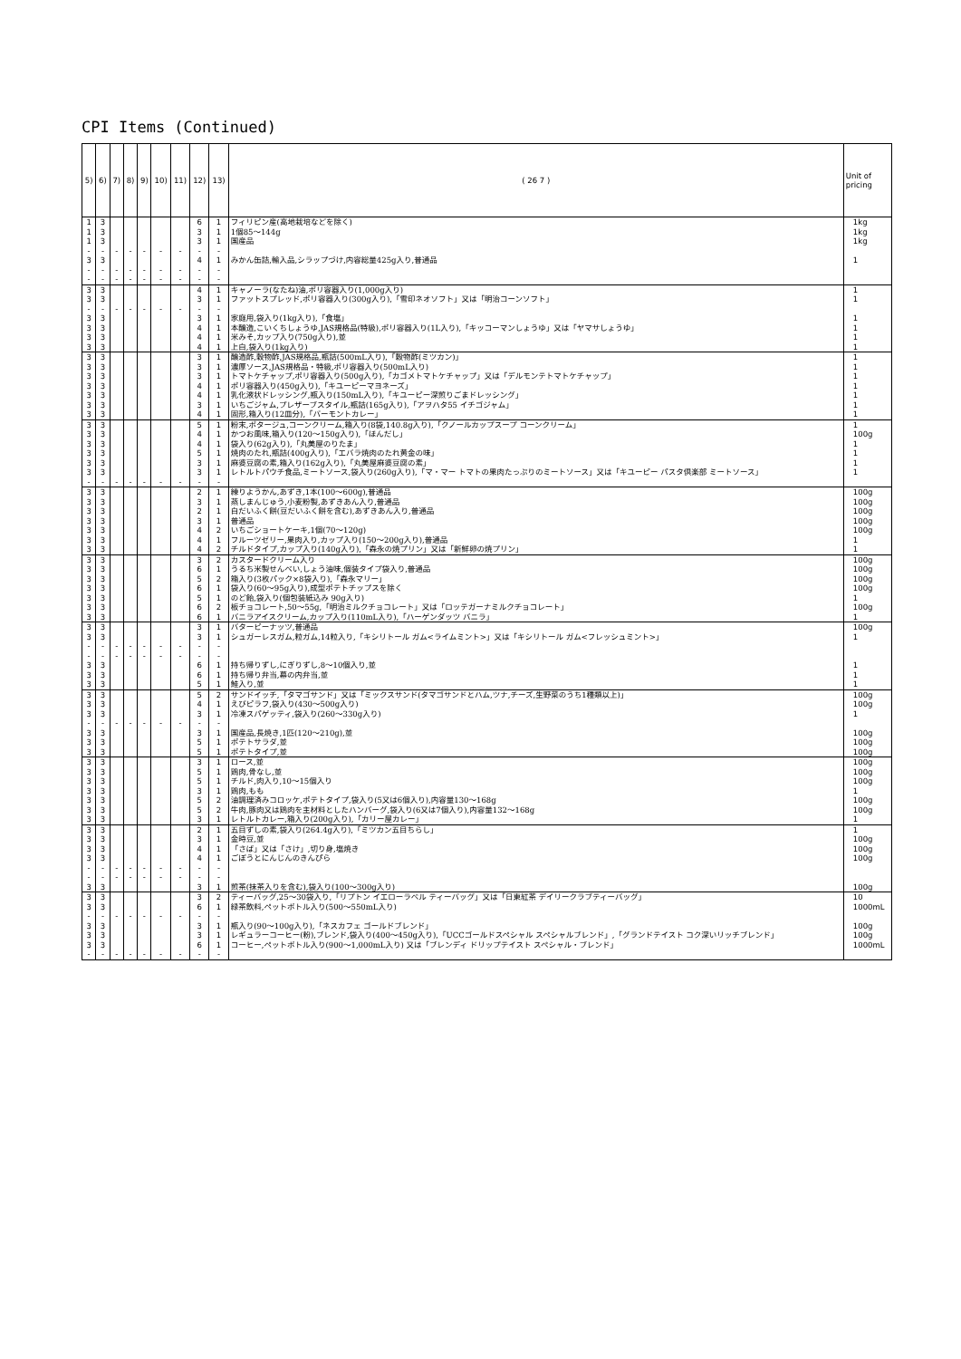CPI Items (Continued)
| 5) | 6) | 7) | 8) | 9) | 10) | 11) | 12) | 13) | ( 26 7 ) | Unit of pricing |
| --- | --- | --- | --- | --- | --- | --- | --- | --- | --- | --- |
| 1 | 3 | | | | | | 6 | 1 | フィリピン産(高地栽培などを除く) | 1kg |
| 1 | 3 | | | | | | 3 | 1 | 1個85～144g | 1kg |
| 1 | 3 | | | | | | 3 | 1 | 国産品 | 1kg |
| - | - | - | - | - | - | - | - | - | | |
| 3 | 3 | | | | | | 4 | 1 | みかん缶詰,輸入品,シラップづけ,内容総量425g入り,普通品 | 1 |
| - | - | - | - | - | - | - | - | - | | |
| - | - | - | - | - | - | - | - | - | | |
| 3 | 3 | | | | | | 4 | 1 | キャノーラ(なたね)油,ポリ容器入り(1,000g入り) | 1 |
| 3 | 3 | | | | | | 3 | 1 | ファットスプレッド,ポリ容器入り(300g入り),「雪印ネオソフト」又は「明治コーンソフト」 | 1 |
| - | - | - | - | - | - | - | - | - | | |
| 3 | 3 | | | | | | 3 | 1 | 家庭用,袋入り(1kg入り),「食塩」 | 1 |
| 3 | 3 | | | | | | 4 | 1 | 本醸造,こいくちしょうゆ,JAS規格品(特級),ポリ容器入り(1L入り),「キッコーマンしょうゆ」又は「ヤマサしょうゆ」 | 1 |
| 3 | 3 | | | | | | 4 | 1 | 米みそ,カップ入り(750g入り),並 | 1 |
| 3 | 3 | | | | | | 4 | 1 | 上白,袋入り(1kg入り) | 1 |
| 3 | 3 | | | | | | 3 | 1 | 醸造酢,穀物酢,JAS規格品,瓶詰(500mL入り),「穀物酢(ミツカン)」 | 1 |
| 3 | 3 | | | | | | 3 | 1 | 濃厚ソース,JAS規格品・特級,ポリ容器入り(500mL入り) | 1 |
| 3 | 3 | | | | | | 3 | 1 | トマトケチャップ,ポリ容器入り(500g入り),「カゴメトマトケチャップ」又は「デルモンテトマトケチャップ」 | 1 |
| 3 | 3 | | | | | | 4 | 1 | ポリ容器入り(450g入り),「キユーピーマヨネーズ」 | 1 |
| 3 | 3 | | | | | | 4 | 1 | 乳化液状ドレッシング,瓶入り(150mL入り),「キユーピー深煎りごまドレッシング」 | 1 |
| 3 | 3 | | | | | | 3 | 1 | いちごジャム,プレザーブスタイル,瓶詰(165g入り),「アヲハタ55 イチゴジャム」 | 1 |
| 3 | 3 | | | | | | 4 | 1 | 固形,箱入り(12皿分),「バーモントカレー」 | 1 |
| 3 | 3 | | | | | | 5 | 1 | 粉末,ポタージュ,コーンクリーム,箱入り(8袋,140.8g入り),「クノールカップスープ コーンクリーム」 | 1 |
| 3 | 3 | | | | | | 4 | 1 | かつお風味,箱入り(120～150g入り),「ほんだし」 | 100g |
| 3 | 3 | | | | | | 4 | 1 | 袋入り(62g入り),「丸美屋のりたま」 | 1 |
| 3 | 3 | | | | | | 5 | 1 | 焼肉のたれ,瓶詰(400g入り),「エバラ焼肉のたれ黄金の味」 | 1 |
| 3 | 3 | | | | | | 3 | 1 | 麻婆豆腐の素,箱入り(162g入り),「丸美屋麻婆豆腐の素」 | 1 |
| 3 | 3 | | | | | | 3 | 1 | レトルトパウチ食品,ミートソース,袋入り(260g入り),「マ・マー トマトの果肉たっぷりのミートソース」又は「キユーピー パスタ倶楽部 ミートソース」 | 1 |
| - | - | - | - | - | - | - | - | - | | |
| 3 | 3 | | | | | | 2 | 1 | 練りようかん,あずき,1本(100～600g),普通品 | 100g |
| 3 | 3 | | | | | | 3 | 1 | 蒸しまんじゅう,小麦粉製,あずきあん入り,普通品 | 100g |
| 3 | 3 | | | | | | 2 | 1 | 白だいふく餅(豆だいふく餅を含む),あずきあん入り,普通品 | 100g |
| 3 | 3 | | | | | | 3 | 1 | 普通品 | 100g |
| 3 | 3 | | | | | | 4 | 2 | いちごショートケーキ,1個(70～120g) | 100g |
| 3 | 3 | | | | | | 4 | 1 | フルーツゼリー,果肉入り,カップ入り(150～200g入り),普通品 | 1 |
| 3 | 3 | | | | | | 4 | 2 | チルドタイプ,カップ入り(140g入り),「森永の焼プリン」又は「新鮮卵の焼プリン」 | 1 |
| 3 | 3 | | | | | | 3 | 2 | カスタードクリーム入り | 100g |
| 3 | 3 | | | | | | 6 | 1 | うるち米製せんべい,しょう油味,個装タイプ袋入り,普通品 | 100g |
| 3 | 3 | | | | | | 5 | 2 | 箱入り(3枚パック×8袋入り),「森永マリー」 | 100g |
| 3 | 3 | | | | | | 6 | 1 | 袋入り(60～95g入り),成型ポテトチップスを除く | 100g |
| 3 | 3 | | | | | | 5 | 1 | のど飴,袋入り(個包装紙込み 90g入り) | 1 |
| 3 | 3 | | | | | | 6 | 2 | 板チョコレート,50～55g,「明治ミルクチョコレート」又は「ロッテガーナミルクチョコレート」 | 100g |
| 3 | 3 | | | | | | 6 | 1 | バニラアイスクリーム,カップ入り(110mL入り),「ハーゲンダッツ バニラ」 | 1 |
| 3 | 3 | | | | | | 3 | 1 | バターピーナッツ,普通品 | 100g |
| 3 | 3 | | | | | | 3 | 1 | シュガーレスガム,粒ガム,14粒入り,「キシリトール ガム<ライムミント>」又は「キシリトール ガム<フレッシュミント>」 | 1 |
| - | - | - | - | - | - | - | - | - | | |
| - | - | - | - | - | - | - | - | - | | |
| 3 | 3 | | | | | | 6 | 1 | 持ち帰りずし,にぎりずし,8～10個入り,並 | 1 |
| 3 | 3 | | | | | | 6 | 1 | 持ち帰り弁当,幕の内弁当,並 | 1 |
| 3 | 3 | | | | | | 5 | 1 | 鮭入り,並 | 1 |
| 3 | 3 | | | | | | 5 | 2 | サンドイッチ,「タマゴサンド」又は「ミックスサンド(タマゴサンドとハム,ツナ,チーズ,生野菜のうち1種類以上)」 | 100g |
| 3 | 3 | | | | | | 4 | 1 | えびピラフ,袋入り(430～500g入り) | 100g |
| 3 | 3 | | | | | | 3 | 1 | 冷凍スパゲッティ,袋入り(260～330g入り) | 1 |
| - | - | - | - | - | - | - | - | - | | |
| 3 | 3 | | | | | | 3 | 1 | 国産品,長焼き,1匹(120～210g),並 | 100g |
| 3 | 3 | | | | | | 5 | 1 | ポテトサラダ,並 | 100g |
| 3 | 3 | | | | | | 5 | 1 | ポテトタイプ,並 | 100g |
| 3 | 3 | | | | | | 3 | 1 | ロース,並 | 100g |
| 3 | 3 | | | | | | 5 | 1 | 鶏肉,骨なし,並 | 100g |
| 3 | 3 | | | | | | 5 | 1 | チルド,肉入り,10～15個入り | 100g |
| 3 | 3 | | | | | | 3 | 1 | 鶏肉,もも | 1 |
| 3 | 3 | | | | | | 5 | 2 | 油調理済みコロッケ,ポテトタイプ,袋入り(5又は6個入り),内容量130～168g | 100g |
| 3 | 3 | | | | | | 5 | 2 | 牛肉,豚肉又は鶏肉を主材料としたハンバーグ,袋入り(6又は7個入り),内容量132～168g | 100g |
| 3 | 3 | | | | | | 3 | 1 | レトルトカレー,箱入り(200g入り),「カリー屋カレー」 | 1 |
| 3 | 3 | | | | | | 2 | 1 | 五目ずしの素,袋入り(264.4g入り),「ミツカン五目ちらし」 | 1 |
| 3 | 3 | | | | | | 3 | 1 | 金時豆,並 | 100g |
| 3 | 3 | | | | | | 4 | 1 | 「さば」又は「さけ」,切り身,塩焼き | 100g |
| 3 | 3 | | | | | | 4 | 1 | ごぼうとにんじんのきんぴら | 100g |
| - | - | - | - | - | - | - | - | - | | |
| - | - | - | - | - | - | - | - | - | | |
| 3 | 3 | | | | | | 3 | 1 | 煎茶(抹茶入りを含む),袋入り(100～300g入り) | 100g |
| 3 | 3 | | | | | | 3 | 2 | ティーバッグ,25～30袋入り,「リプトン イエローラベル ティーバッグ」又は「日東紅茶 デイリークラブティーバッグ」 | 10 |
| 3 | 3 | | | | | | 6 | 1 | 緑茶飲料,ペットボトル入り(500～550mL入り) | 1000mL |
| - | - | - | - | - | - | - | - | - | | |
| 3 | 3 | | | | | | 3 | 1 | 瓶入り(90～100g入り),「ネスカフェ ゴールドブレンド」 | 100g |
| 3 | 3 | | | | | | 3 | 1 | レギュラーコーヒー(粉),ブレンド,袋入り(400～450g入り),「UCCゴールドスペシャル スペシャルブレンド」,「グランドテイスト コク深いリッチブレンド」 | 100g |
| 3 | 3 | | | | | | 6 | 1 | コーヒー,ペットボトル入り(900～1,000mL入り) 又は「ブレンディ ドリップテイスト スペシャル・ブレンド」 | 1000mL |
| - | - | - | - | - | - | - | - | - | | |